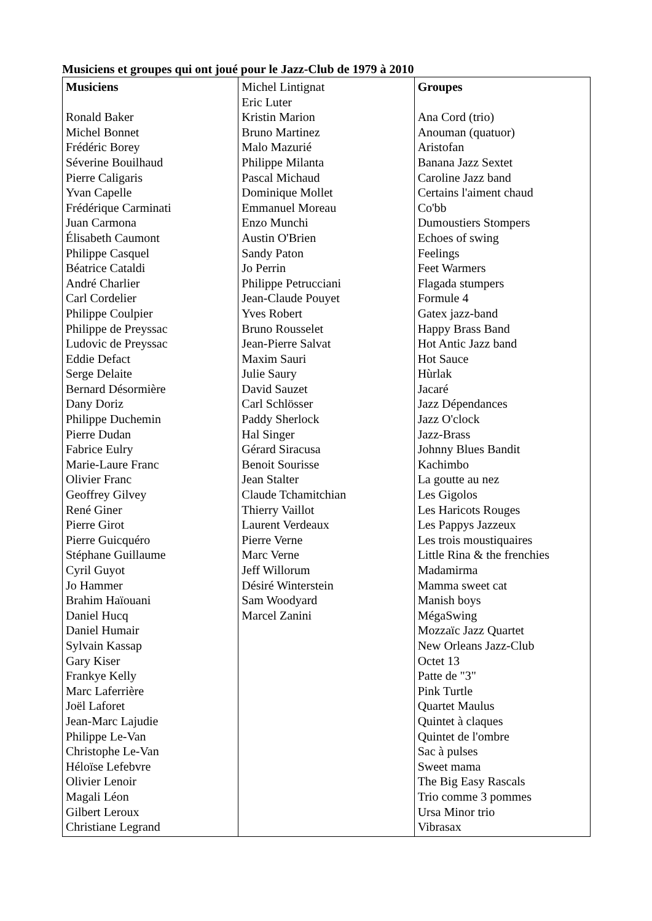Musiciens et groupes qui ont joué pour le Jazz-Club de 1979 à 2010
| Musiciens Ronald Baker Michel Bonnet Frédéric Borey Séverine Bouilhaud Pierre Caligaris Yvan Capelle Frédérique Carminati Juan Carmona Élisabeth Caumont Philippe Casquel Béatrice Cataldi André Charlier Carl Cordelier Philippe Coulpier Philippe de Preyssac Ludovic de Preyssac Eddie Defact Serge Delaite Bernard Désormière Dany Doriz Philippe Duchemin Pierre Dudan Fabrice Eulry Marie-Laure Franc Olivier Franc Geoffrey Gilvey René Giner Pierre Girot Pierre Guicquéro Stéphane Guillaume Cyril Guyot Jo Hammer Brahim Haïouani Daniel Hucq Daniel Humair Sylvain Kassap Gary Kiser Frankye Kelly Marc Laferrière Joël Laforet Jean-Marc Lajudie Philippe Le-Van Christophe Le-Van Héloïse Lefebvre Olivier Lenoir Magali Léon Gilbert Leroux Christiane Legrand | Michel Lintignat Eric Luter Kristin Marion Bruno Martinez Malo Mazurié Philippe Milanta Pascal Michaud Dominique Mollet Emmanuel Moreau Enzo Munchi Austin O'Brien Sandy Paton Jo Perrin Philippe Petrucciani Jean-Claude Pouyet Yves Robert Bruno Rousselet Jean-Pierre Salvat Maxim Sauri Julie Saury David Sauzet Carl Schlösser Paddy Sherlock Hal Singer Gérard Siracusa Benoit Sourisse Jean Stalter Claude Tchamitchian Thierry Vaillot Laurent Verdeaux Pierre Verne Marc Verne Jeff Willorum Désiré Winterstein Sam Woodyard Marcel Zanini | Groupes Ana Cord (trio) Anouman (quatuor) Aristofan Banana Jazz Sextet Caroline Jazz band Certains l'aiment chaud Co'bb Dumoustiers Stompers Echoes of swing Feelings Feet Warmers Flagada stumpers Formule 4 Gatex jazz-band Happy Brass Band Hot Antic Jazz band Hot Sauce Hùrlak Jacaré Jazz Dépendances Jazz O'clock Jazz-Brass Johnny Blues Bandit Kachimbo La goutte au nez Les Gigolos Les Haricots Rouges Les Pappys Jazzeux Les trois moustiquaires Little Rina & the frenchies Madamirma Mamma sweet cat Manish boys MégaSwing Mozzaïc Jazz Quartet New Orleans Jazz-Club Octet 13 Patte de "3" Pink Turtle Quartet Maulus Quintet à claques Quintet de l'ombre Sac à pulses Sweet mama The Big Easy Rascals Trio comme 3 pommes Ursa Minor trio Vibrasax |